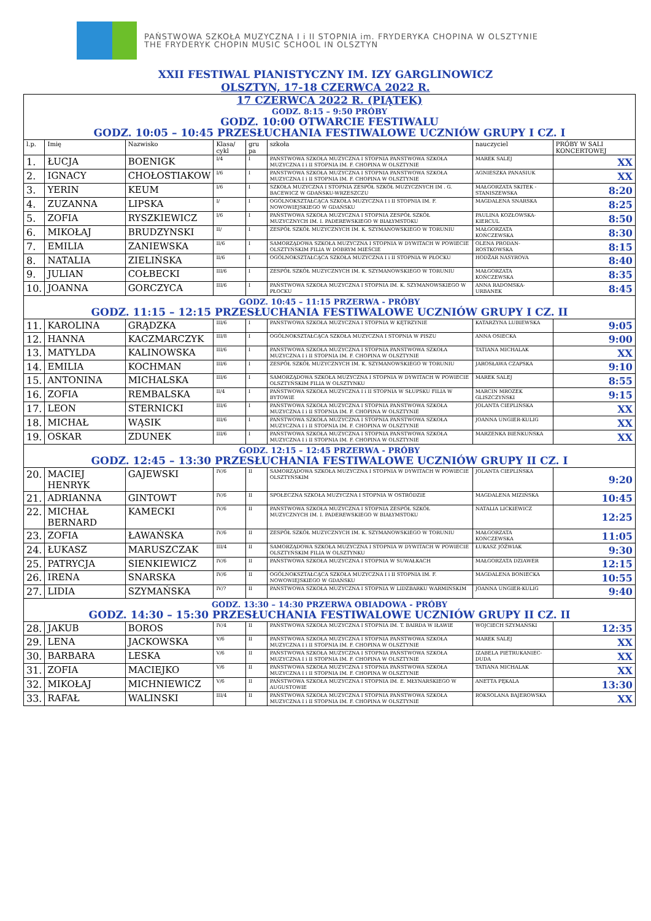PAŃSTWOWA SZKOŁA MUZYCZNA I i II STOPNIA im. FRYDERYKA CHOPINA W OLSZTYNIE
THE FRYDERYK CHOPIN MUSIC SCHOOL IN OLSZTYN
XXII FESTIWAL PIANISTYCZNY IM. IZY GARGLINOWICZ
OLSZTYN, 17-18 CZERWCA 2022 R.
| 17 CZERWCA 2022 R. (PIĄTEK) GODZ. 8:15 – 9:50 PRÓBY GODZ. 10:00 OTWARCIE FESTIWALU GODZ. 10:05 – 10:45 PRZESŁUCHANIA FESTIWALOWE UCZNIÓW GRUPY I CZ. I | | | | | | | |
| l.p. | Imię | Nazwisko | Klasa/ cykl | gru pa | szkoła | nauczyciel | PRÓBY W SALI KONCERTOWEJ |
| 1. | ŁUCJA | BOENIGK | I/4 | I | PAŃSTWOWA SZKOŁA MUZYCZNA I STOPNIA PAŃSTWOWA SZKOŁA MUZYCZNA I i II STOPNIA IM. F. CHOPINA W OLSZTYNIE | MAREK SALEJ | XX |
| 2. | IGNACY | CHOŁOSTIAKOW | I/6 | I | PAŃSTWOWA SZKOŁA MUZYCZNA I STOPNIA PAŃSTWOWA SZKOŁA MUZYCZNA I i II STOPNIA IM. F. CHOPINA W OLSZTYNIE | AGNIESZKA PANASIUK | XX |
| 3. | YERIN | KEUM | I/6 | I | SZKOŁA MUZYCZNA I STOPNIA ZESPÓŁ SZKÓŁ MUZYCZNYCH IM . G. BACEWICZ W GDAŃSKU-WRZESZCZU | MAŁGORZATA SKITEK - STANISZEWSKA | 8:20 |
| 4. | ZUZANNA | LIPSKA | I/ | I | OGÓLNOKSZTAŁCĄCA SZKOŁA MUZYCZNA I i II STOPNIA IM. F. NOWOWIEJSKIEGO W GDAŃSKU | MAGDALENA SNARSKA | 8:25 |
| 5. | ZOFIA | RYSZKIEWICZ | I/6 | I | PAŃSTWOWA SZKOŁA MUZYCZNA I STOPNIA ZESPÓŁ SZKÓŁ MUZYCZNYCH IM. I. PADEREWSKIEGO W BIAŁYMSTOKU | PAULINA KOZŁOWSKA-KIERCUL | 8:50 |
| 6. | MIKOŁAJ | BRUDZYNSKI | II/ | I | ZESPÓŁ SZKÓŁ MUZYCZNYCH IM. K. SZYMANOWSKIEGO W TORUNIU | MAŁGORZATA KOŃCZEWSKA | 8:30 |
| 7. | EMILIA | ZANIEWSKA | II/6 | I | SAMORZĄDOWA SZKOŁA MUZYCZNA I STOPNIA W DYWITACH W POWIECIE OLSZTYŃSKIM FILIA W DOBRYM MIEŚCIE | OLENA PRODAN-ROSTKOWSKA | 8:15 |
| 8. | NATALIA | ZIELIŃSKA | II/6 | I | OGÓLNOKSZTAŁCĄCA SZKOŁA MUZYCZNA I i II STOPNIA W PŁOCKU | HODŽAR NASYROVA | 8:40 |
| 9. | JULIAN | COŁBECKI | III/6 | I | ZESPÓŁ SZKÓŁ MUZYCZNYCH IM. K. SZYMANOWSKIEGO W TORUNIU | MAŁGORZATA KOŃCZEWSKA | 8:35 |
| 10. | JOANNA | GORCZYCA | III/6 | I | PAŃSTWOWA SZKOŁA MUZYCZNA I STOPNIA IM. K. SZYMANOWSKIEGO W PŁOCKU | ANNA RADOMSKA-URBANEK | 8:45 |
| GODZ. 10:45 – 11:15 PRZERWA - PRÓBY GODZ. 11:15 – 12:15 PRZESŁUCHANIA FESTIWALOWE UCZNIÓW GRUPY I CZ. II | | | | | | | |
| 11. | KAROLINA | GRĄDZKA | III/6 | I | PAŃSTWOWA SZKOŁA MUZYCZNA I STOPNIA W KĘTRZYNIE | KATARZYNA LUBIEWSKA | 9:05 |
| 12. | HANNA | KACZMARCZYK | III/8 | I | OGÓLNOKSZTAŁCĄCA SZKOŁA MUZYCZNA I STOPNIA W PISZU | ANNA OSIECKA | 9:00 |
| 13. | MATYLDA | KALINOWSKA | III/6 | I | PAŃSTWOWA SZKOŁA MUZYCZNA I STOPNIA PAŃSTWOWA SZKOŁA MUZYCZNA I i II STOPNIA IM. F. CHOPINA W OLSZTYNIE | TATIANA MICHALAK | XX |
| 14. | EMILIA | KOCHMAN | III/6 | I | ZESPÓŁ SZKÓŁ MUZYCZNYCH IM. K. SZYMANOWSKIEGO W TORUNIU | JAROSŁAWA CZAPSKA | 9:10 |
| 15. | ANTONINA | MICHALSKA | III/6 | I | SAMORZĄDOWA SZKOŁA MUZYCZNA I STOPNIA W DYWITACH W POWIECIE OLSZTYŃSKIM FILIA W OLSZTYNKU | MAREK SALEJ | 8:55 |
| 16. | ZOFIA | REMBALSKA | II/4 | I | PAŃSTWOWA SZKOŁA MUZYCZNA I i II STOPNIA W SŁUPSKU FILIA W BYTOWIE | MARCIN MROZEK GLISZCZYŃSKI | 9:15 |
| 17. | LEON | STERNICKI | III/6 | I | PAŃSTWOWA SZKOŁA MUZYCZNA I STOPNIA PAŃSTWOWA SZKOŁA MUZYCZNA I i II STOPNIA IM. F. CHOPINA W OLSZTYNIE | JOLANTA CIEPLIŃSKA | XX |
| 18. | MICHAŁ | WĄSIK | III/6 | I | PAŃSTWOWA SZKOŁA MUZYCZNA I STOPNIA PAŃSTWOWA SZKOŁA MUZYCZNA I i II STOPNIA IM. F. CHOPINA W OLSZTYNIE | JOANNA UNGIER-KULIG | XX |
| 19. | OSKAR | ZDUNEK | III/6 | I | PAŃSTWOWA SZKOŁA MUZYCZNA I STOPNIA PAŃSTWOWA SZKOŁA MUZYCZNA I i II STOPNIA IM. F. CHOPINA W OLSZTYNIE | MARZENKA BIEŃKUŃSKA | XX |
| GODZ. 12:15 – 12:45 PRZERWA - PRÓBY GODZ. 12:45 – 13:30 PRZESŁUCHANIA FESTIWALOWE UCZNIÓW GRUPY II CZ. I | | | | | | | |
| 20. | MACIEJ HENRYK | GAJEWSKI | IV/6 | II | SAMORZĄDOWA SZKOŁA MUZYCZNA I STOPNIA W DYWITACH W POWIECIE OLSZTYŃSKIM | JOLANTA CIEPLIŃSKA | 9:20 |
| 21. | ADRIANNA | GINTOWT | IV/6 | II | SPOŁECZNA SZKOŁA MUZYCZNA I STOPNIA W OSTRÓDZIE | MAGDALENA MIZIŃSKA | 10:45 |
| 22. | MICHAŁ BERNARD | KAMECKI | IV/6 | II | PAŃSTWOWA SZKOŁA MUZYCZNA I STOPNIA ZESPÓŁ SZKÓŁ MUZYCZNYCH IM. I. PADEREWSKIEGO W BIAŁYMSTOKU | NATALIA LICKIEWICZ | 12:25 |
| 23. | ZOFIA | ŁAWAŃSKA | IV/6 | II | ZESPÓŁ SZKÓŁ MUZYCZNYCH IM. K. SZYMANOWSKIEGO W TORUNIU | MAŁGORZATA KOŃCZEWSKA | 11:05 |
| 24. | ŁUKASZ | MARUSZCZAK | III/4 | II | SAMORZĄDOWA SZKOŁA MUZYCZNA I STOPNIA W DYWITACH W POWIECIE OLSZTYŃSKIM FILIA W OLSZTYNKU | ŁUKASZ JÓŹWIAK | 9:30 |
| 25. | PATRYCJA | SIENKIEWICZ | IV/6 | II | PAŃSTWOWA SZKOŁA MUZYCZNA I STOPNIA W SUWAŁKACH | MAŁGORZATA DZIAWER | 12:15 |
| 26. | IRENA | SNARSKA | IV/6 | II | OGÓLNOKSZTAŁCĄCA SZKOŁA MUZYCZNA I i II STOPNIA IM. F. NOWOWIEJSKIEGO W GDAŃSKU | MAGDALENA BONIECKA | 10:55 |
| 27. | LIDIA | SZYMAŃSKA | IV/? | II | PAŃSTWOWA SZKOŁA MUZYCZNA I STOPNIA W LIDZBARKU WARMIŃSKIM | JOANNA UNGIER-KULIG | 9:40 |
| GODZ. 13:30 – 14:30 PRZERWA OBIADOWA - PRÓBY GODZ. 14:30 – 15:30 PRZESŁUCHANIA FESTIWALOWE UCZNIÓW GRUPY II CZ. II | | | | | | | |
| 28. | JAKUB | BOROS | IV/4 | II | PAŃSTWOWA SZKOŁA MUZYCZNA I STOPNIA IM. T. BAIRDA W IŁAWIE | WOJCIECH SZYMAŃSKI | 12:35 |
| 29. | LENA | JACKOWSKA | V/6 | II | PAŃSTWOWA SZKOŁA MUZYCZNA I STOPNIA PAŃSTWOWA SZKOŁA MUZYCZNA I i II STOPNIA IM. F. CHOPINA W OLSZTYNIE | MAREK SALEJ | XX |
| 30. | BARBARA | LESKA | V/6 | II | PAŃSTWOWA SZKOŁA MUZYCZNA I STOPNIA PAŃSTWOWA SZKOŁA MUZYCZNA I i II STOPNIA IM. F. CHOPINA W OLSZTYNIE | IZABELA PIETRUKANIEC-DUDA | XX |
| 31. | ZOFIA | MACIEJKO | V/6 | II | PAŃSTWOWA SZKOŁA MUZYCZNA I STOPNIA PAŃSTWOWA SZKOŁA MUZYCZNA I i II STOPNIA IM. F. CHOPINA W OLSZTYNIE | TATIANA MICHALAK | XX |
| 32. | MIKOŁAJ | MICHNIEWICZ | V/6 | II | PAŃSTWOWA SZKOŁA MUZYCZNA I STOPNIA IM. E. MŁYNARSKIEGO W AUGUSTOWIE | ANETTA PĘKALA | 13:30 |
| 33. | RAFAŁ | WALINSKI | III/4 | II | PAŃSTWOWA SZKOŁA MUZYCZNA I STOPNIA PAŃSTWOWA SZKOŁA MUZYCZNA I i II STOPNIA IM. F. CHOPINA W OLSZTYNIE | ROKSOLANA BAJEROWSKA | XX |